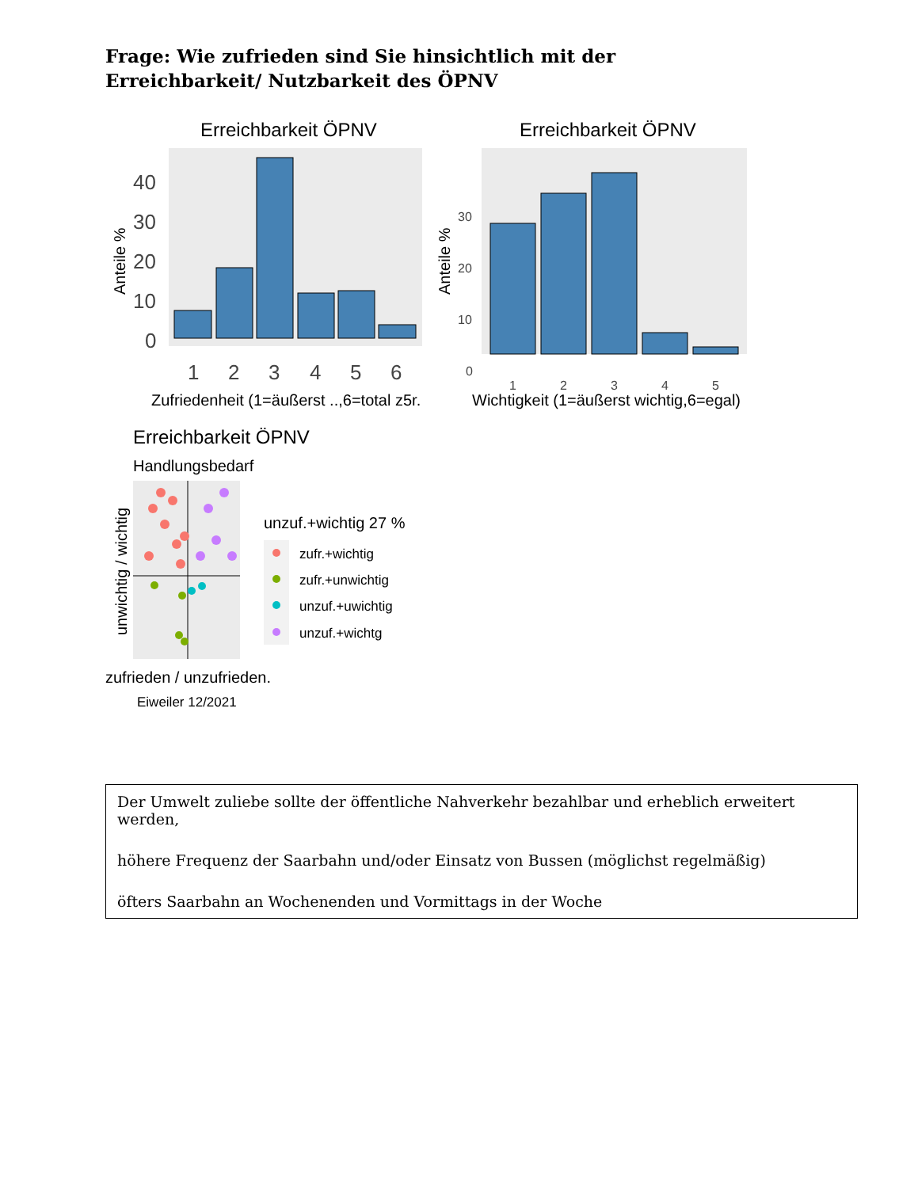Frage: Wie zufrieden sind Sie hinsichtlich mit der Erreichbarkeit/ Nutzbarkeit des ÖPNV
Erreichbarkeit ÖPNV
40
30
20
10
0
1
2
3
4
5
6
Anteile %
Zufriedenheit (1=äußerst ..,6=total z5r.
Erreichbarkeit ÖPNV
30
20
10
0
1
2
3
4
5
Anteile %
Wichtigkeit (1=äußerst wichtig,6=egal)
Erreichbarkeit ÖPNV
Handlungsbedarf
unwichtig / wichtig
zufrieden / unzufrieden.
Eiweiler 12/2021
unzuf.+wichtig 27 %
zufr.+wichtig
zufr.+unwichtig
unzuf.+uwichtig
unzuf.+wichtg
Der Umwelt zuliebe sollte der öffentliche Nahverkehr bezahlbar und erheblich erweitert werden,
höhere Frequenz der Saarbahn und/oder Einsatz von Bussen (möglichst regelmäßig)
öfters Saarbahn an Wochenenden und Vormittags in der Woche